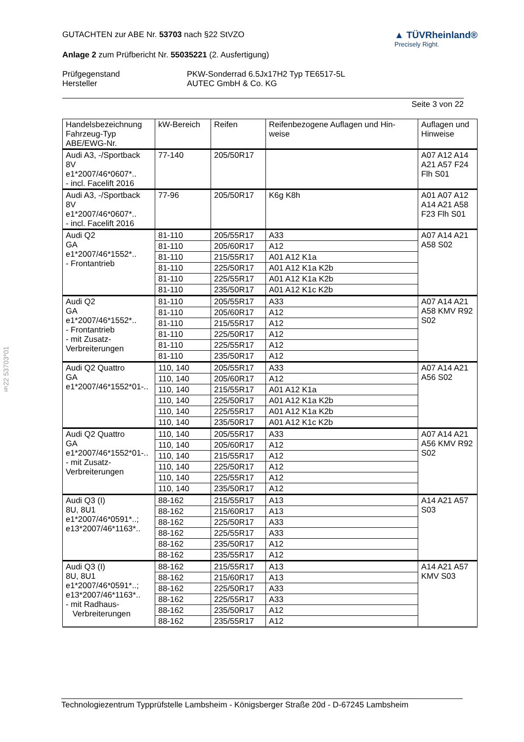§22 53703*01
GUTACHTEN zur ABE Nr. 53703 nach §22 StVZO
Anlage 2 zum Prüfbericht Nr. 55035221 (2. Ausfertigung)
▲ TÜVRheinland®
Precisely Right.
| Prüfgegenstand | PKW-Sonderrad 6.5Jx17H2 Typ TE6517-5L |
| Hersteller | AUTEC GmbH & Co. KG |
Seite 3 von 22
| Handelsbezeichnung Fahrzeug-Typ ABE/EWG-Nr. | kW-Bereich | Reifen | Reifenbezogene Auflagen und Hin- weise | Auflagen und Hinweise |
| --- | --- | --- | --- | --- |
| Audi A3, -/Sportback 8V e1*2007/46*0607*.. - incl. Facelift 2016 | 77-140 | 205/50R17 | | A07 A12 A14 A21 A57 F24 Flh S01 |
| Audi A3, -/Sportback 8V e1*2007/46*0607*.. - incl. Facelift 2016 | 77-96 | 205/50R17 | K6g K8h | A01 A07 A12 A14 A21 A58 F23 Flh S01 |
| Audi Q2 GA e1*2007/46*1552*.. - Frontantrieb | 81-110 | 205/55R17 | A33 | A07 A14 A21 A58 S02 |
| | 81-110 | 205/60R17 | A12 | |
| | 81-110 | 215/55R17 | A01 A12 K1a | |
| | 81-110 | 225/50R17 | A01 A12 K1a K2b | |
| | 81-110 | 225/55R17 | A01 A12 K1a K2b | |
| | 81-110 | 235/50R17 | A01 A12 K1c K2b | |
| Audi Q2 GA e1*2007/46*1552*.. - Frontantrieb - mit Zusatz- Verbreiterungen | 81-110 | 205/55R17 | A33 | A07 A14 A21 A58 KMV R92 S02 |
| | 81-110 | 205/60R17 | A12 | |
| | 81-110 | 215/55R17 | A12 | |
| | 81-110 | 225/50R17 | A12 | |
| | 81-110 | 225/55R17 | A12 | |
| | 81-110 | 235/50R17 | A12 | |
| Audi Q2 Quattro GA e1*2007/46*1552*01-.. | 110, 140 | 205/55R17 | A33 | A07 A14 A21 A56 S02 |
| | 110, 140 | 205/60R17 | A12 | |
| | 110, 140 | 215/55R17 | A01 A12 K1a | |
| | 110, 140 | 225/50R17 | A01 A12 K1a K2b | |
| | 110, 140 | 225/55R17 | A01 A12 K1a K2b | |
| | 110, 140 | 235/50R17 | A01 A12 K1c K2b | |
| Audi Q2 Quattro GA e1*2007/46*1552*01-.. - mit Zusatz- Verbreiterungen | 110, 140 | 205/55R17 | A33 | A07 A14 A21 A56 KMV R92 S02 |
| | 110, 140 | 205/60R17 | A12 | |
| | 110, 140 | 215/55R17 | A12 | |
| | 110, 140 | 225/50R17 | A12 | |
| | 110, 140 | 225/55R17 | A12 | |
| | 110, 140 | 235/50R17 | A12 | |
| Audi Q3 (I) 8U, 8U1 e1*2007/46*0591*..; e13*2007/46*1163*.. | 88-162 | 215/55R17 | A13 | A14 A21 A57 S03 |
| | 88-162 | 215/60R17 | A13 | |
| | 88-162 | 225/50R17 | A33 | |
| | 88-162 | 225/55R17 | A33 | |
| | 88-162 | 235/50R17 | A12 | |
| | 88-162 | 235/55R17 | A12 | |
| Audi Q3 (I) 8U, 8U1 e1*2007/46*0591*..; e13*2007/46*1163*.. - mit Radhaus- Verbreiterungen | 88-162 | 215/55R17 | A13 | A14 A21 A57 KMV S03 |
| | 88-162 | 215/60R17 | A13 | |
| | 88-162 | 225/50R17 | A33 | |
| | 88-162 | 225/55R17 | A33 | |
| | 88-162 | 235/50R17 | A12 | |
| | 88-162 | 235/55R17 | A12 | |
Technologiezentrum Typprüfstelle Lambsheim - Königsberger Straße 20d - D-67245 Lambsheim